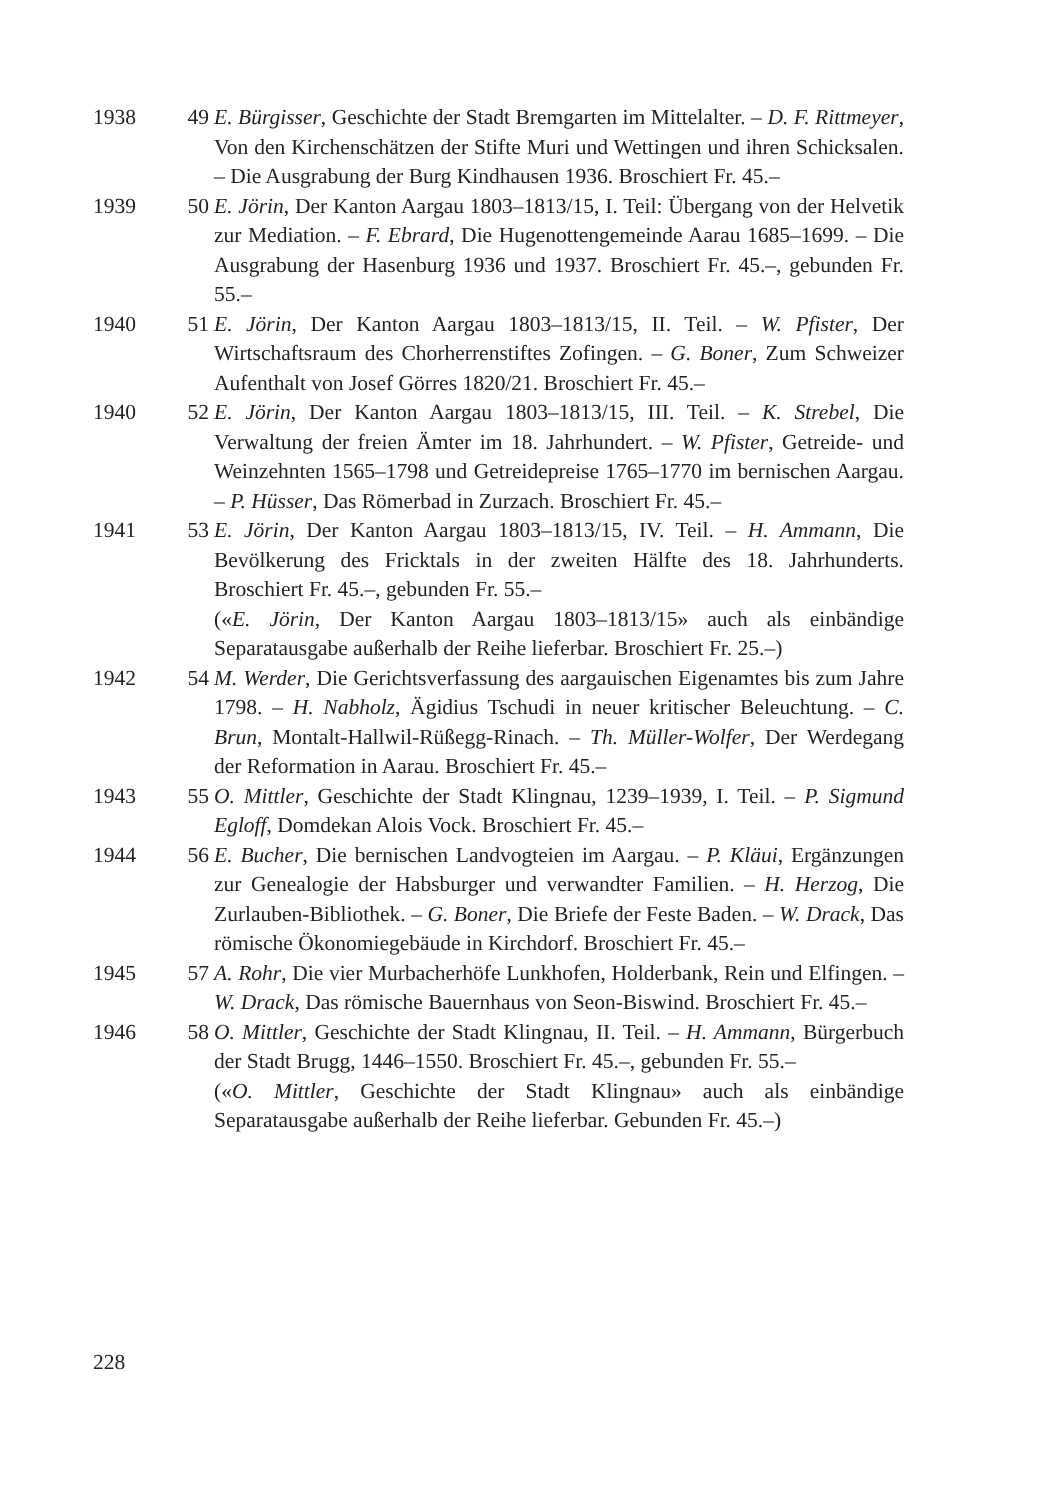1938 49
E. Bürgisser, Geschichte der Stadt Bremgarten im Mittelalter. – D. F. Rittmeyer, Von den Kirchenschätzen der Stifte Muri und Wettingen und ihren Schicksalen. – Die Ausgrabung der Burg Kindhausen 1936. Broschiert Fr. 45.–
1939 50
E. Jörin, Der Kanton Aargau 1803–1813/15, I. Teil: Übergang von der Helvetik zur Mediation. – F. Ebrard, Die Hugenottengemeinde Aarau 1685–1699. – Die Ausgrabung der Hasenburg 1936 und 1937. Broschiert Fr. 45.–, gebunden Fr. 55.–
1940 51
E. Jörin, Der Kanton Aargau 1803–1813/15, II. Teil. – W. Pfister, Der Wirtschaftsraum des Chorherrenstiftes Zofingen. – G. Boner, Zum Schweizer Aufenthalt von Josef Görres 1820/21. Broschiert Fr. 45.–
1940 52
E. Jörin, Der Kanton Aargau 1803–1813/15, III. Teil. – K. Strebel, Die Verwaltung der freien Ämter im 18. Jahrhundert. – W. Pfister, Getreide- und Weinzehnten 1565–1798 und Getreidepreise 1765–1770 im bernischen Aargau. – P. Hüsser, Das Römerbad in Zurzach. Broschiert Fr. 45.–
1941 53
E. Jörin, Der Kanton Aargau 1803–1813/15, IV. Teil. – H. Ammann, Die Bevölkerung des Fricktals in der zweiten Hälfte des 18. Jahrhunderts. Broschiert Fr. 45.–, gebunden Fr. 55.–
(«E. Jörin, Der Kanton Aargau 1803–1813/15» auch als einbändige Separatausgabe außerhalb der Reihe lieferbar. Broschiert Fr. 25.–)
1942 54
M. Werder, Die Gerichtsverfassung des aargauischen Eigenamtes bis zum Jahre 1798. – H. Nabholz, Ägidius Tschudi in neuer kritischer Beleuchtung. – C. Brun, Montalt-Hallwil-Rüßegg-Rinach. – Th. Müller-Wolfer, Der Werdegang der Reformation in Aarau. Broschiert Fr. 45.–
1943 55
O. Mittler, Geschichte der Stadt Klingnau, 1239–1939, I. Teil. – P. Sigmund Egloff, Domdekan Alois Vock. Broschiert Fr. 45.–
1944 56
E. Bucher, Die bernischen Landvogteien im Aargau. – P. Kläui, Ergänzungen zur Genealogie der Habsburger und verwandter Familien. – H. Herzog, Die Zurlauben-Bibliothek. – G. Boner, Die Briefe der Feste Baden. – W. Drack, Das römische Ökonomiegebäude in Kirchdorf. Broschiert Fr. 45.–
1945 57
A. Rohr, Die vier Murbacherhöfe Lunkhofen, Holderbank, Rein und Elfingen. – W. Drack, Das römische Bauernhaus von Seon-Biswind. Broschiert Fr. 45.–
1946 58
O. Mittler, Geschichte der Stadt Klingnau, II. Teil. – H. Ammann, Bürgerbuch der Stadt Brugg, 1446–1550. Broschiert Fr. 45.–, gebunden Fr. 55.–
(«O. Mittler, Geschichte der Stadt Klingnau» auch als einbändige Separatausgabe außerhalb der Reihe lieferbar. Gebunden Fr. 45.–)
228